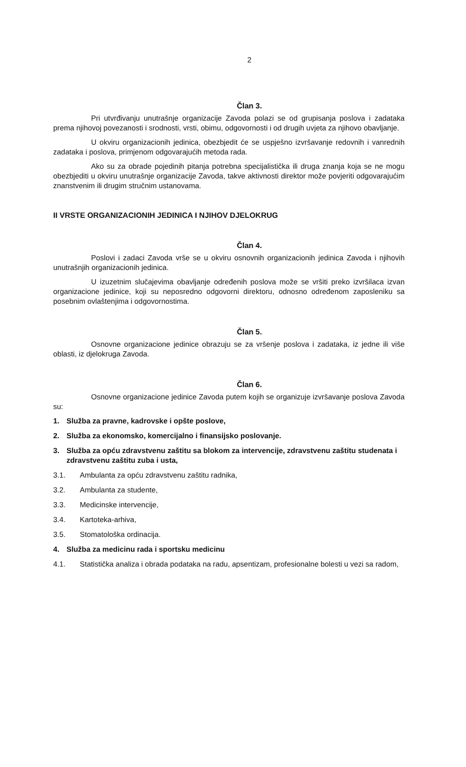2
Član 3.
Pri utvrđivanju unutrašnje organizacije Zavoda polazi se od grupisanja poslova i zadataka prema njihovoj povezanosti i srodnosti, vrsti, obimu, odgovornosti i od drugih uvjeta za njihovo obavljanje.
U okviru organizacionih jedinica, obezbjedit će se uspješno izvršavanje redovnih i vanrednih zadataka i poslova, primjenom odgovarajućih metoda rada.
Ako su za obrade pojedinih pitanja potrebna specijalistička ili druga znanja koja se ne mogu obezbjediti u okviru unutrašnje organizacije Zavoda, takve aktivnosti direktor može povjeriti odgovarajućim znanstvenim ili drugim stručnim ustanovama.
II VRSTE ORGANIZACIONIH JEDINICA I NJIHOV DJELOKRUG
Član 4.
Poslovi i zadaci Zavoda vrše se u okviru osnovnih organizacionih jedinica Zavoda i njihovih unutrašnjih organizacionih jedinica.
U izuzetnim slučajevima obavljanje određenih poslova može se vršiti preko izvršilaca izvan organizacione jedinice, koji su neposredno odgovorni direktoru, odnosno određenom zaposleniku sa posebnim ovlaštenjima i odgovornostima.
Član 5.
Osnovne organizacione jedinice obrazuju se za vršenje poslova i zadataka, iz jedne ili više oblasti, iz djelokruga Zavoda.
Član 6.
Osnovne organizacione jedinice Zavoda putem kojih se organizuje izvršavanje poslova Zavoda su:
1. Služba za pravne, kadrovske i opšte poslove,
2. Služba za ekonomsko, komercijalno i finansijsko poslovanje.
3. Služba za opću zdravstvenu zaštitu sa blokom za intervencije, zdravstvenu zaštitu studenata i zdravstvenu zaštitu zuba i usta,
3.1. Ambulanta za opću zdravstvenu zaštitu radnika,
3.2. Ambulanta za studente,
3.3. Medicinske intervencije,
3.4. Kartoteka-arhiva,
3.5. Stomatološka ordinacija.
4. Služba za medicinu rada i sportsku medicinu
4.1. Statistička analiza i obrada podataka na radu, apsentizam, profesionalne bolesti u vezi sa radom,